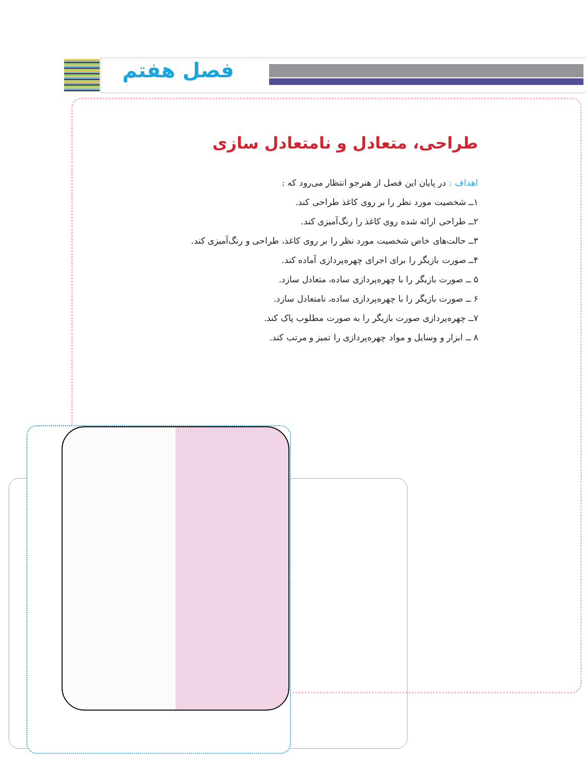فصل هفتم
طراحی، متعادل و نامتعادل سازی
اهداف : در پایان این فصل از هنرجو انتظار می‌رود که :
۱ــ شخصیت مورد نظر را بر روی کاغذ طراحی کند.
۲ــ طراحی ارائه شده روی کاغذ را رنگ‌آمیزی کند.
۳ــ حالت‌های خاص شخصیت مورد نظر را بر روی کاغذ، طراحی و رنگ‌آمیزی کند.
۴ــ صورت بازیگر را برای اجرای چهره‌پردازی آماده کند.
۵ ــ صورت بازیگر را با چهره‌پردازی ساده، متعادل سازد.
۶ ــ صورت بازیگر را با چهره‌پردازی ساده، نامتعادل سازد.
۷ــ چهره‌پردازی صورت بازیگر را به صورت مطلوب پاک کند.
۸ ــ ابزار و وسایل و مواد چهره‌پردازی را تمیز و مرتب کند.